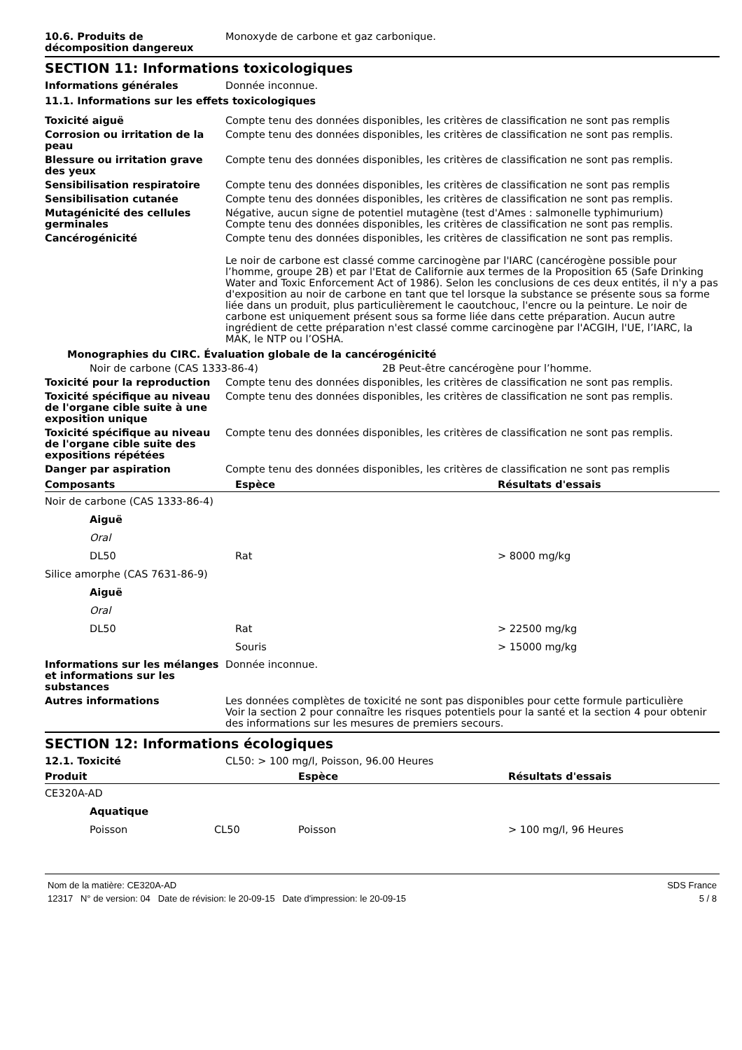10.6. Produits de décomposition dangereux
Monoxyde de carbone et gaz carbonique.
SECTION 11: Informations toxicologiques
Informations générales Donnée inconnue.
11.1. Informations sur les effets toxicologiques
Toxicité aiguë Compte tenu des données disponibles, les critères de classification ne sont pas remplis
Corrosion ou irritation de la peau
Compte tenu des données disponibles, les critères de classification ne sont pas remplis.
Blessure ou irritation grave des yeux
Compte tenu des données disponibles, les critères de classification ne sont pas remplis.
Sensibilisation respiratoire Compte tenu des données disponibles, les critères de classification ne sont pas remplis
Sensibilisation cutanée Compte tenu des données disponibles, les critères de classification ne sont pas remplis.
Mutagénicité des cellules germinales
Négative, aucun signe de potentiel mutagène (test d'Ames : salmonelle typhimurium)
Compte tenu des données disponibles, les critères de classification ne sont pas remplis.
Cancérogénicité Compte tenu des données disponibles, les critères de classification ne sont pas remplis.
Le noir de carbone est classé comme carcinogène par l'IARC (cancérogène possible pour l’homme, groupe 2B) et par l'Etat de Californie aux termes de la Proposition 65 (Safe Drinking Water and Toxic Enforcement Act of 1986). Selon les conclusions de ces deux entités, il n'y a pas d'exposition au noir de carbone en tant que tel lorsque la substance se présente sous sa forme liée dans un produit, plus particulièrement le caoutchouc, l'encre ou la peinture. Le noir de carbone est uniquement présent sous sa forme liée dans cette préparation. Aucun autre ingrédient de cette préparation n'est classé comme carcinogène par l'ACGIH, l'UE, l’IARC, la MAK, le NTP ou l’OSHA.
Monographies du CIRC. Évaluation globale de la cancérogénicité
Noir de carbone (CAS 1333-86-4) 2B Peut-être cancérogène pour l’homme.
Toxicité pour la reproduction Compte tenu des données disponibles, les critères de classification ne sont pas remplis.
Toxicité spécifique au niveau de l'organe cible suite à une exposition unique
Compte tenu des données disponibles, les critères de classification ne sont pas remplis.
Toxicité spécifique au niveau de l'organe cible suite des expositions répétées
Compte tenu des données disponibles, les critères de classification ne sont pas remplis.
Danger par aspiration Compte tenu des données disponibles, les critères de classification ne sont pas remplis
| Composants | Espèce | Résultats d'essais |
| --- | --- | --- |
| Noir de carbone (CAS 1333-86-4) | | |
| Aiguë | | |
| Oral | | |
| DL50 | Rat | > 8000 mg/kg |
| Silice amorphe (CAS 7631-86-9) | | |
| Aiguë | | |
| Oral | | |
| DL50 | Rat | > 22500 mg/kg |
| | Souris | > 15000 mg/kg |
Informations sur les mélanges et informations sur les substances
Donnée inconnue.
Autres informations Les données complètes de toxicité ne sont pas disponibles pour cette formule particulière
Voir la section 2 pour connaître les risques potentiels pour la santé et la section 4 pour obtenir des informations sur les mesures de premiers secours.
SECTION 12: Informations écologiques
12.1. Toxicité CL50: > 100 mg/l, Poisson, 96.00 Heures
| Produit | | Espèce | Résultats d'essais |
| --- | --- | --- | --- |
| CE320A-AD | | | |
| Aquatique | | | |
| Poisson | CL50 | Poisson | > 100 mg/l, 96 Heures |
Nom de la matière: CE320A-AD SDS France
12317 N° de version: 04 Date de révision: le 20-09-15 Date d'impression: le 20-09-15 5 / 8